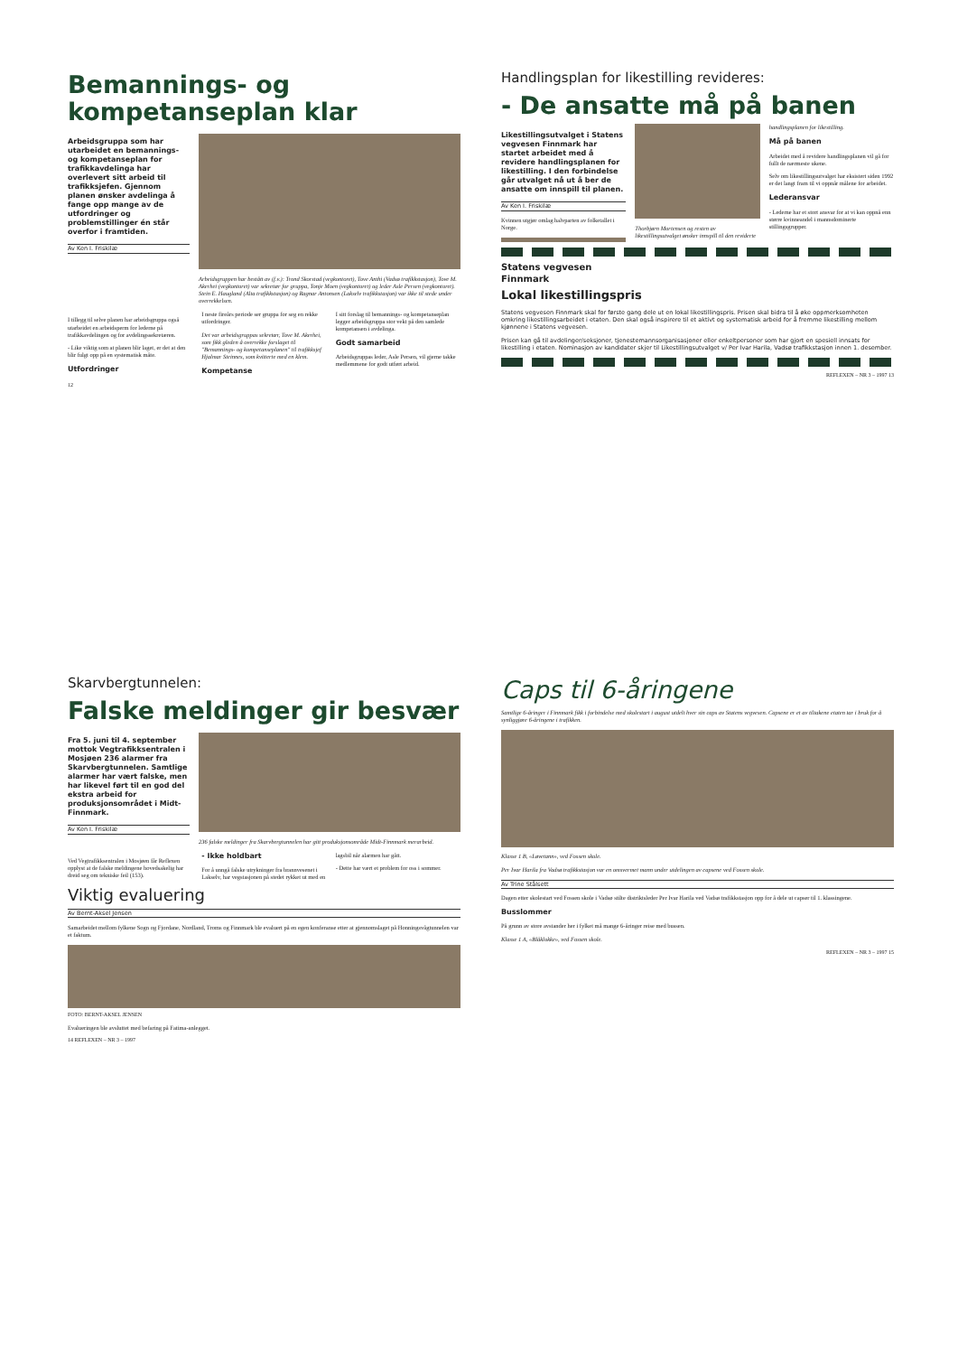Bemannings- og kompetanseplan klar
Arbeidsgruppa som har utarbeidet en bemannings- og kompetanseplan for trafikkavdelinga har overlevert sitt arbeid til trafikksjefen. Gjennom planen ønsker avdelinga å fange opp mange av de utfordringer og problemstillinger én står overfor i framtiden.
Av Ken I. Friskilæ
Arbeidsgruppen har bestått av (f.v.): Trond Skorstad (vegkontoret), Tove Anthi (Vadsø trafikkstasjon), Tove M. Akerhei (vegkontoret) var sekretær for gruppa, Tonje Moen (vegkontoret) og leder Asle Persen (vegkontoret). Stein E. Haugland (Alta trafikkstasjon) og Ragnar Antonsen (Lakselv trafikkstasjon) var ikke til stede under overrekkelsen.
I tillegg til selve planen har arbeidsgruppa også utarbeidet en arbeidsperm for lederne på trafikkavdelingen og for avdelingssekretæren.
- Like viktig som at planen blir laget, er det at den blir fulgt opp på en systematisk måte.
Utfordringer
I neste fireårs periode ser gruppa for seg en rekke utfordringer.
Det var arbeidsgruppas sekretær, Tove M. Akerhei, som fikk gleden å overrekke forslaget til "Bemannings- og kompetanseplanen" til trafikksjef Hjalmar Steinnes, som kvitterte med en klem.
Kompetanse
I sitt forslag til bemannings- og kompetanseplan legger arbeidsgruppa stor vekt på den samlede kompetansen i avdelinga.
Godt samarbeid
Arbeidsgruppas leder, Asle Persen, vil gjerne takke medlemmene for godt utført arbeid.
12
Handlingsplan for likestilling revideres:
- De ansatte må på banen
Likestillingsutvalget i Statens vegvesen Finnmark har startet arbeidet med å revidere handlingsplanen for likestilling. I den forbindelse går utvalget nå ut å ber de ansatte om innspill til planen.
Av Ken I. Friskilæ
Kvinnen utgjør omlag halvparten av folketallet i Norge.
Thorbjørn Mortensen og resten av likestillingsutvalget ønsker innspill til den reviderte handlingsplanen for likestilling.
Må på banen
Arbeidet med å revidere handlingsplanen vil gå for fullt de nærmeste ukene.
Selv om likestillingsutvalget har eksistert siden 1992 er det langt fram til vi oppnår målene for arbeidet.
Lederansvar
- Lederne har et stort ansvar for at vi kan oppnå enn større kvinneandel i mannsdominerte stillingsgrupper.
Statens vegvesen
Finnmark
Lokal likestillingspris
Statens vegvesen Finnmark skal for første gang dele ut en lokal likestillingspris. Prisen skal bidra til å øke oppmerksomheten omkring likestillingsarbeidet i etaten. Den skal også inspirere til et aktivt og systematisk arbeid for å fremme likestilling mellom kjønnene i Statens vegvesen.
Prisen kan gå til avdelinger/seksjoner, tjenestemannsorganisasjoner eller enkeltpersoner som har gjort en spesiell innsats for likestilling i etaten. Nominasjon av kandidater skjer til Likestillingsutvalget v/ Per Ivar Harila, Vadsø trafikkstasjon innen 1. desember.
REFLEXEN – NR 3 – 1997 13
Skarvbergtunnelen:
Falske meldinger gir besvær
Fra 5. juni til 4. september mottok Vegtrafikksentralen i Mosjøen 236 alarmer fra Skarvbergtunnelen. Samtlige alarmer har vært falske, men har likevel ført til en god del ekstra arbeid for produksjonsområdet i Midt-Finnmark.
Av Ken I. Friskilæ
236 falske meldinger fra Skarvbergtunnelen har gitt produksjonsområde Midt-Finnmark merarbeid.
Ved Vegtrafikksentralen i Mosjøen får Reflexen opplyst at de falske meldingene hovedsakelig har dreid seg om tekniske feil (153).
- Ikke holdbart
For å unngå falske utrykninger fra brannvesenet i Lakselv, har vegstasjonen på stedet rykket ut med en lagsbil når alarmen har gått.
- Dette har vært et problem for oss i sommer.
Viktig evaluering
Av Bernt-Aksel Jensen
Samarbeidet mellom fylkene Sogn og Fjordane, Nordland, Troms og Finnmark ble evaluert på en egen konferanse etter at gjennomslaget på Honningsvågtunnelen var et faktum.
FOTO: BERNT-AKSEL JENSEN
Evalueringen ble avsluttet med befaring på Fatima-anlegget.
14 REFLEXEN – NR 3 – 1997
Caps til 6-åringene
Samtlige 6-åringer i Finnmark fikk i forbindelse med skolestart i august utdelt hver sin caps av Statens vegvesen. Capsene er et av tiltakene etaten tar i bruk for å synliggjøre 6-åringene i trafikken.
Klasse 1 B, «Løvetann», ved Fossen skole.
Per Ivar Harila fra Vadsø trafikkstasjon var en omsvermet mann under utdelingen av capsene ved Fossen skole.
Av Trine Stålsett
Dagen etter skolestart ved Fossen skole i Vadsø stilte distriktsleder Per Ivar Harila ved Vadsø trafikkstasjon opp for å dele ut capser til 1. klassingene.
Busslommer
På grunn av store avstander her i fylket må mange 6-åringer reise med bussen.
Klasse 1 A, «Blåklokke», ved Fossen skole.
REFLEXEN – NR 3 – 1997 15